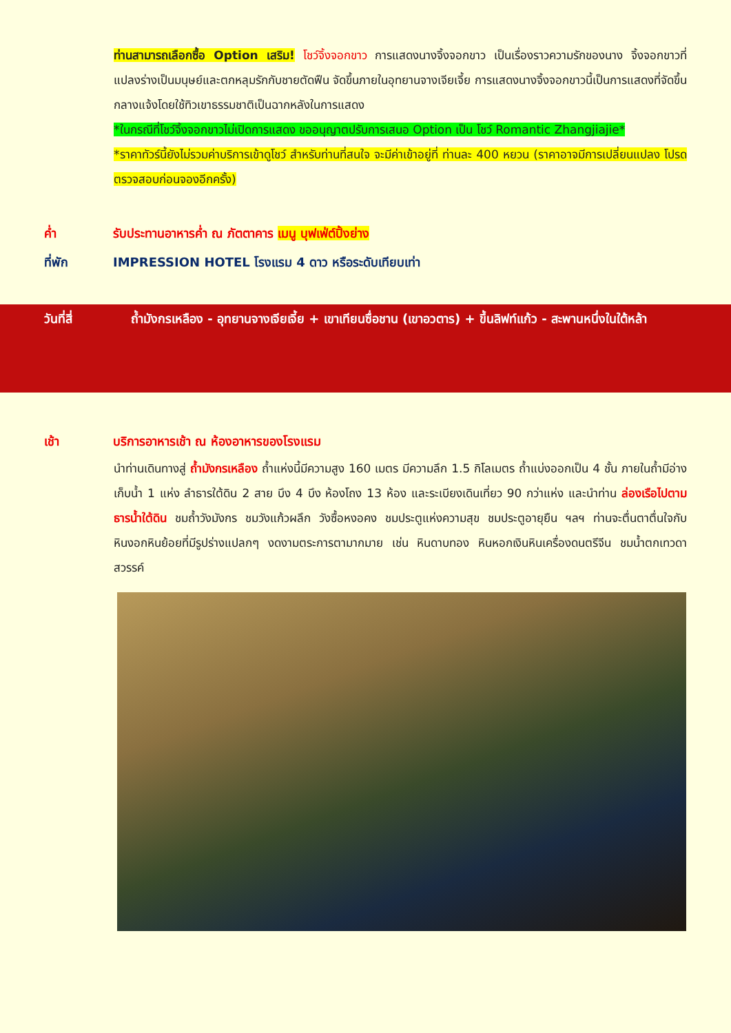ท่านสามารถเลือกซื้อ Option เสริม! โชว์จิ้งจอกขาว การแสดงนางจิ้งจอกขาว เป็นเรื่องราวความรักของนาง จิ้งจอกขาวที่แปลงร่างเป็นมนุษย์และตกหลุมรักกับชายตัดฟืน จัดขึ้นภายในอุทยานจางเจียเจี้ย การแสดงนางจิ้งจอกขาวนี้เป็นการแสดงที่จัดขึ้นกลางแจ้งโดยใช้ทิวเขาธรรมชาติเป็นฉากหลังในการแสดง
*ในกรณีที่โชว์จิ้งจอกขาวไม่เปิดการแสดง ขออนุญาตปรับการเสนอ Option เป็น โชว์ Romantic Zhangjiajie*
*ราคาทัวร์นี้ยังไม่รวมค่าบริการเข้าดูโชว์ สำหรับท่านที่สนใจ จะมีค่าเข้าอยู่ที่ ท่านละ 400 หยวน (ราคาอาจมีการเปลี่ยนแปลง โปรดตรวจสอบก่อนจองอีกครั้ง)
ค่ำ รับประทานอาหารค่ำ ณ ภัตตาคาร เมนู บุฟเฟ่ต์ปิ้งย่าง
ที่พัก IMPRESSION HOTEL โรงแรม 4 ดาว หรือระดับเทียบเท่า
วันที่สี่ ถ้ำมังกรเหลือง - อุทยานจางเจียเจี้ย + เขาเทียนซื่อชาน (เขาอวตาร) + ขึ้นลิฟท์แก้ว - สะพานหนึ่งในใต้หล้า
เช้า บริการอาหารเช้า ณ ห้องอาหารของโรงแรม
นำท่านเดินทางสู่ ถ้ำมังกรเหลือง ถ้ำแห่งนี้มีความสูง 160 เมตร มีความลึก 1.5 กิโลเมตร ถ้ำแบ่งออกเป็น 4 ชั้น ภายในถ้ำมีอ่างเก็บน้ำ 1 แห่ง ลำธารใต้ดิน 2 สาย บึง 4 บึง ห้องโถง 13 ห้อง และระเบียงเดินเที่ยว 90 กว่าแห่ง และนำท่าน ล่องเรือไปตามธารน้ำใต้ดิน ชมถ้ำวังมังกร ชมวังแก้วผลึก วังซื้อหงอคง ชมประตูแห่งความสุข ชมประตูอายุยืน ฯลฯ ท่านจะตื่นตาตื่นใจกับหินงอกหินย้อยที่มีรูปร่างแปลกๆ งดงามตระการตามากมาย เช่น หินดาบทอง หินหอกเงินหินเครื่องดนตรีจีน ชมน้ำตกเทวดาสวรรค์